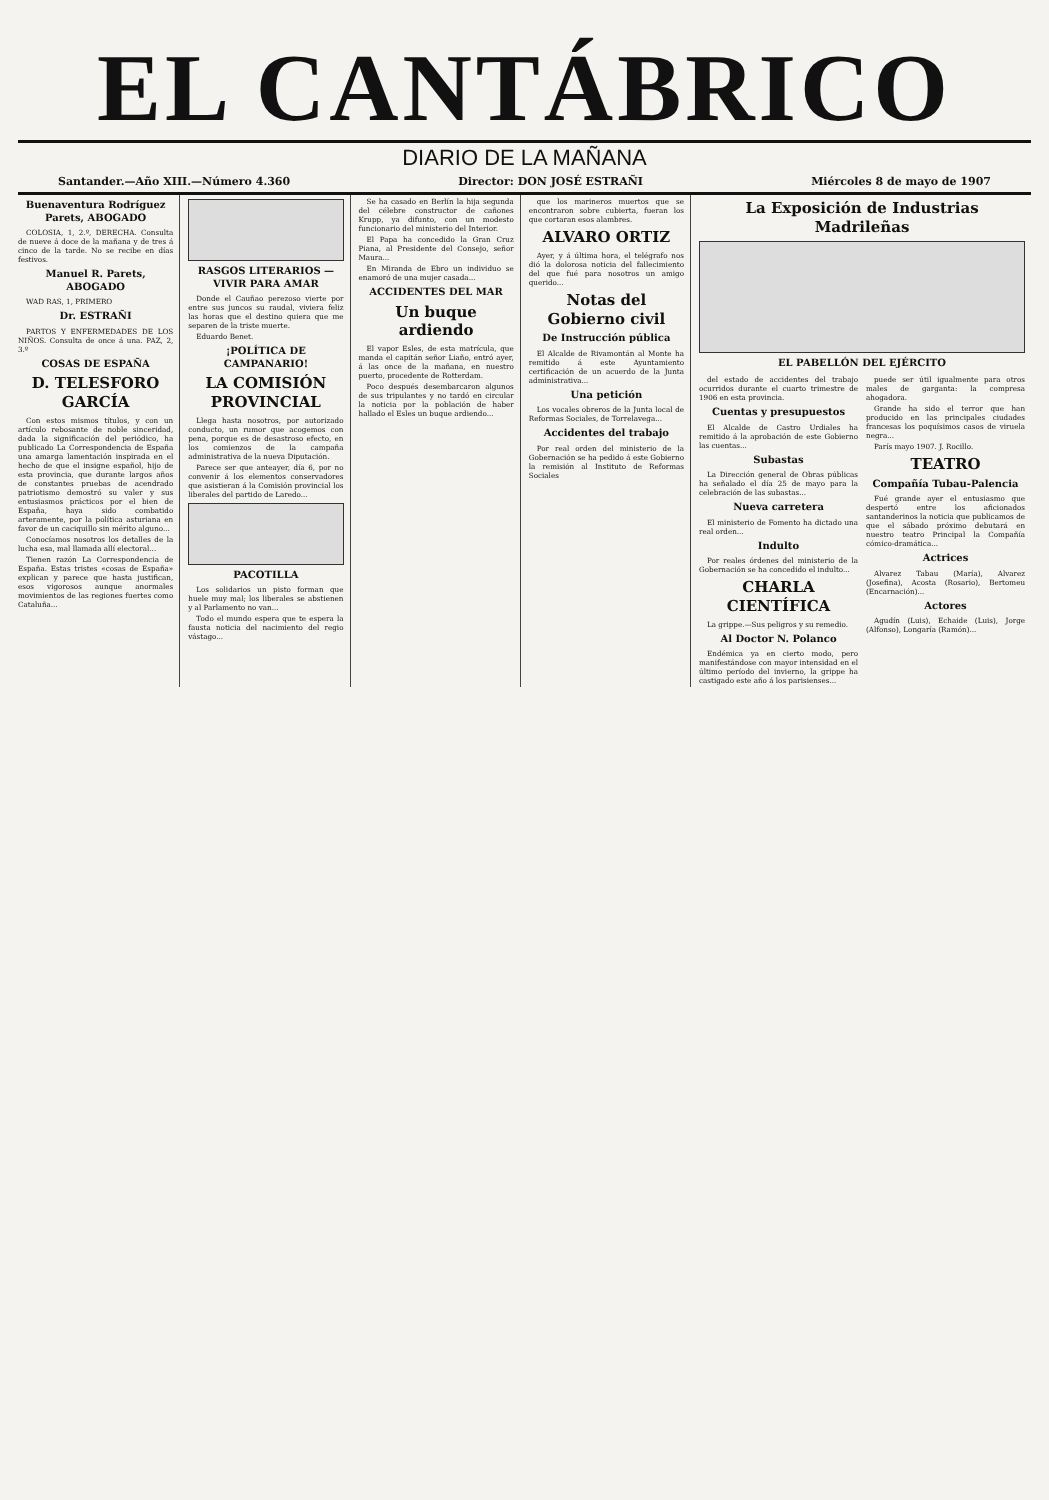EL CANTÁBRICO
DIARIO DE LA MAÑANA
Santander.—Año XIII.—Número 4.360 Director: DON JOSÉ ESTRAÑI Miércoles 8 de mayo de 1907
Buenaventura Rodríguez Parets, ABOGADO
COLOSIA, 1, 2.º, DERECHA. Consulta de nueve á doce de la mañana y de tres á cinco de la tarde. No se recibe en días festivos.
Manuel R. Parets, ABOGADO
WAD RAS, 1, PRIMERO
Dr. ESTRAÑI
PARTOS Y ENFERMEDADES DE LOS NIÑOS. Consulta de once á una. PAZ, 2, 3.º
COSAS DE ESPAÑA
D. TELESFORO GARCÍA
Con estos mismos títulos, y con un artículo rebosante de noble sinceridad, dada la significación del periódico, ha publicado La Correspondencia de España una amarga lamentación inspirada en el hecho de que el insigne español, hijo de esta provincia, que durante largos años de constantes pruebas de acendrado patriotismo demostró su valer y sus entusiasmos prácticos por el bien de España, haya sido combatido arteramente, por la política asturiana en favor de un caciquillo sin mérito alguno...
Conocíamos nosotros los detalles de la lucha esa, mal llamada allí electoral...
Tienen razón La Correspondencia de España. Estas tristes «cosas de España» explican y parece que hasta justifican, esos vigorosos aunque anormales movimientos de las regiones fuertes como Cataluña...
RASGOS LITERARIOS — VIVIR PARA AMAR
Donde el Cauñao perezoso vierte por entre sus juncos su raudal, viviera feliz las horas que el destino quiera que me separen de la triste muerte.
Eduardo Benet.
¡POLÍTICA DE CAMPANARIO!
LA COMISIÓN PROVINCIAL
Llega hasta nosotros, por autorizado conducto, un rumor que acogemos con pena, porque es de desastroso efecto, en los comienzos de la campaña administrativa de la nueva Diputación.
Parece ser que anteayer, día 6, por no convenir á los elementos conservadores que asistieran á la Comisión provincial los liberales del partido de Laredo...
PACOTILLA
Los solidarios un pisto forman que huele muy mal; los liberales se abstienen y al Parlamento no van...
Todo el mundo espera que te espera la fausta noticia del nacimiento del regio vástago...
Se ha casado en Berlín la hija segunda del célebre constructor de cañones Krupp, ya difunto, con un modesto funcionario del ministerio del Interior.
El Papa ha concedido la Gran Cruz Piana, al Presidente del Consejo, señor Maura...
En Miranda de Ebro un individuo se enamoró de una mujer casada...
ACCIDENTES DEL MAR
Un buque ardiendo
El vapor Esles, de esta matrícula, que manda el capitán señor Liaño, entró ayer, á las once de la mañana, en nuestro puerto, procedente de Rotterdam.
Poco después desembarcaron algunos de sus tripulantes y no tardó en circular la noticia por la población de haber hallado el Esles un buque ardiendo...
que los marineros muertos que se encontraron sobre cubierta, fueran los que cortaran esos alambres.
ALVARO ORTIZ
Ayer, y á última hora, el telégrafo nos dió la dolorosa noticia del fallecimiento del que fué para nosotros un amigo querido...
Notas del Gobierno civil
De Instrucción pública
El Alcalde de Rivamontán al Monte ha remitido á este Ayuntamiento certificación de un acuerdo de la Junta administrativa...
Una petición
Los vocales obreros de la Junta local de Reformas Sociales, de Torrelavega...
Accidentes del trabajo
Por real orden del ministerio de la Gobernación se ha pedido á este Gobierno la remisión al Instituto de Reformas Sociales
La Exposición de Industrias Madrileñas
EL PABELLÓN DEL EJÉRCITO
del estado de accidentes del trabajo ocurridos durante el cuarto trimestre de 1906 en esta provincia.
Cuentas y presupuestos
El Alcalde de Castro Urdiales ha remitido á la aprobación de este Gobierno las cuentas...
Subastas
La Dirección general de Obras públicas ha señalado el día 25 de mayo para la celebración de las subastas...
Nueva carretera
El ministerio de Fomento ha dictado una real orden...
Indulto
Por reales órdenes del ministerio de la Gobernación se ha concedido el indulto...
CHARLA CIENTÍFICA
La grippe.—Sus peligros y su remedio.
Al Doctor N. Polanco
Endémica ya en cierto modo, pero manifestándose con mayor intensidad en el último período del invierno, la grippe ha castigado este año á los parisienses...
puede ser útil igualmente para otros males de garganta: la compresa ahogadora.
Grande ha sido el terror que han producido en las principales ciudades francesas los poquísimos casos de viruela negra...
París mayo 1907. J. Rocillo.
TEATRO
Compañía Tubau-Palencia
Fué grande ayer el entusiasmo que despertó entre los aficionados santanderinos la noticia que publicamos de que el sábado próximo debutará en nuestro teatro Principal la Compañía cómico-dramática...
Actrices
Alvarez Tabau (María), Alvarez (Josefina), Acosta (Rosario), Bertomeu (Encarnación)...
Actores
Agudín (Luis), Echaide (Luis), Jorge (Alfonso), Longaría (Ramón)...